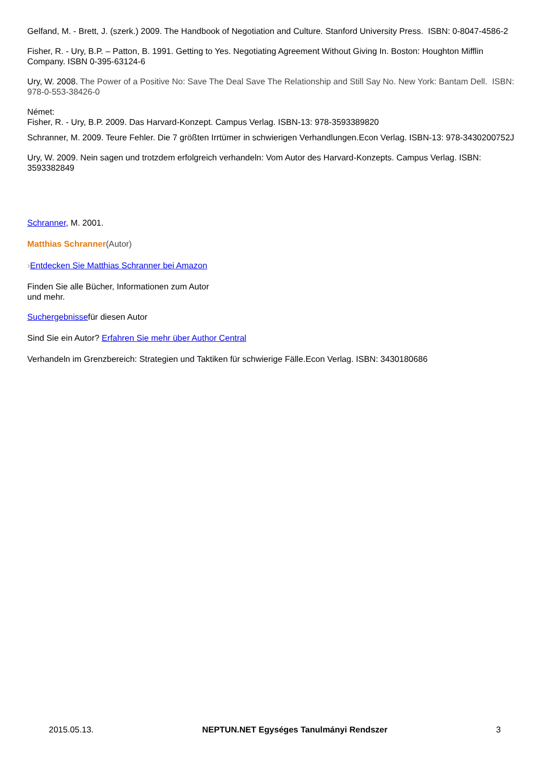Gelfand, M. - Brett, J. (szerk.) 2009. The Handbook of Negotiation and Culture. Stanford University Press. ISBN: 0-8047-4586-2
Fisher, R. - Ury, B.P. – Patton, B. 1991. Getting to Yes. Negotiating Agreement Without Giving In. Boston: Houghton Mifflin Company. ISBN 0-395-63124-6
Ury, W. 2008. The Power of a Positive No: Save The Deal Save The Relationship and Still Say No. New York: Bantam Dell. ISBN: 978-0-553-38426-0
Német:
Fisher, R. - Ury, B.P. 2009. Das Harvard-Konzept. Campus Verlag. ISBN-13: 978-3593389820
Schranner, M. 2009. Teure Fehler. Die 7 größten Irrtümer in schwierigen Verhandlungen.Econ Verlag. ISBN-13: 978-3430200752J
Ury, W. 2009. Nein sagen und trotzdem erfolgreich verhandeln: Vom Autor des Harvard-Konzepts. Campus Verlag. ISBN: 3593382849
Schranner, M. 2001.
Matthias Schranner(Autor)
›Entdecken Sie Matthias Schranner bei Amazon
Finden Sie alle Bücher, Informationen zum Autor
und mehr.
Suchergebnissefür diesen Autor
Sind Sie ein Autor? Erfahren Sie mehr über Author Central
Verhandeln im Grenzbereich: Strategien und Taktiken für schwierige Fälle.Econ Verlag. ISBN: 3430180686
2015.05.13. NEPTUN.NET Egységes Tanulmányi Rendszer 3